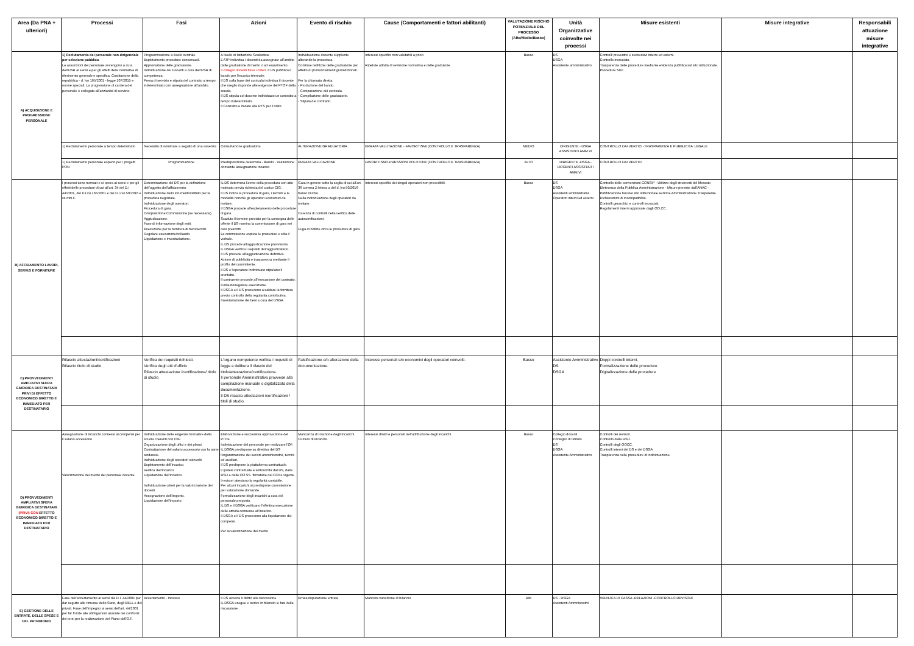| Area (Da PNA + ulteriori) | Processi | Fasi | Azioni | Evento di rischio | Cause (Comportamenti e fattori abilitanti) | VALUTAZIONE RISCHIO POTENZIALE DEL PROCESSO (Alto/Medio/Basso) | Unità Organizzative coinvolte nei processi | Misure esistenti | Misure integrative | Responsabili attuazione misure integrative |
| --- | --- | --- | --- | --- | --- | --- | --- | --- | --- | --- |
| A) ACQUISIZIONE E PROGRESSIONE PERSONALE | 1) Reclutamento del personale non dirigenziale per selezione pubblica Le assunzioni del personale avvengono a cura dell'USR ai sensi e per gli effetti della normativa di riferimento generale e specifica. Costituzione della repubblica - d. lvo 165/2001 - legge 107/2015 e norme speciali. La progressione di carriera del personale è collegata all'anzianità di servizio. | Programmazione a livello centrale. Espletamento procedure concorsuali. Approvazione delle graduatorie. Individuazione dei Docenti a cura dell'USR di competenza. Presa di servizio e stipula del contratto a tempo indeterminato con assegnazione all'ambito. | A livello di Istituzione Scolastica: L'ATP individua i docenti da assegnare all'ambito dalle graduatorie di merito o ad esaurimento. Il collegio docenti fissa i criteri. Il DS pubblica il bando per l'incarico triennale. Il DS sulla base dei curricula individua il docente che meglio risponde alle esigenze del PTOF della scuola. Il DS stipula col docente individuato un contratto a tempo indeterminato. Il Contratto è inviato alla RTS per il visto. | Individuazione docente supplente alterando la procedura. Continue rettifiche delle graduatorie per effetto di pronunciamenti giurisdizionali. Per la chiamata diretta: - Produzione del bando. - Comparazione dei curricula. - Compilazione delle graduatorie. - Stipula del contratto. | Interessi specifici non valutabili a priori. Ripetute attività di revisione normativa e delle gradutorie | Basso | DS DSGA Assistente amministrativo | Controlli preventivi e successivi interni ed esterni. Controllo incrociato. Trasparenza delle procedure mediante evidenza pubblica sul sito istituzionale. Procedure SIDI | | |
| | 1) Reclutamento personale a tempo determinato | Necessità di nominare a seguito di una assenza | Consultazione graduatoria | ALTERAZIONE GRADUATORIA | ERRATA VALUTAZIONE - FAVORITISMI (CONTROLLO E TRASPARENZA) | MEDIO | DIRIGENTE - DSGA ASSISTENTI AMM.VI | CONTROLLO DAI VERTICI -TRASPARENZA E PUBBLICITA' LEGALE | | |
| | 1) Reclutamento personale esperto per i progetti PON | Programmazione | Predisposizione determina - Bando - Valutazione domande assegnazione incarico | ERRATA VALUTAZIONE | FAVORITISMO-PRESSIONI POLITICHE (CONTROLLO E TRASPARENZA) | ALTO | DIRIGENTE -DSGA - DOCENTI ASSISTENTI AMM.VI | CONTROLLO DAI VERTICI | | |
| B) AFFIDAMENTO LAVORI, SERVIZI E FORNITURE | I processi sono normati e si opera ai sensi e per gli effetti delle procedure di cui all'art. 34 del D.I 44/2001, del D.Lvo 165/2001 e del D. Lvo 50/2016 e ss.mm.ii. | Determinazione del DS per la definizione dell'oggetto dell'affidamento. Individuazione dello strumento/istituto per la procedura negoziale. Individuazione degli operatori. Procedura di gara. Composizione Commissione (se necessaria). Aggiudicazione. Fase di informazione degli esiti. Esecuzione per la fornitura di beni/servizi. Regolare esecuzione/collaudo. Liquidazione e inventariazione. | IL DS determina l'avvio della procedura con atto motivato previa richiesta del codice CIG. Il DS indica la procedura di gara, i termini e le modalità nonchè gli operatori economici da invitare. Il DSGA procede all'espletamento delle procedure di gara. Scaduto il termine previsto per la consegna delle offerte il DS nomina la commissione di gara nei casi prescritti. La commissione espleta le procedure e stila il verbale. IL DS procede all'aggiudicazione provvisoria. IL DSGA verifica i requisiti dell'aggiudicatario. Il DS procede all'aggiudicazione definitiva. Azione di pubblicità e trasparenza mediante il profilo del committente. Il DS e l'operatore individuato stipulano il crontatto. Il contraente procede all'esecuzione del contratto. Collaudo/regolare esecuzione. Il DSGA e il DS procedono a saldare la fornitura previo controllo della regolarità contributiva. Inventariazione dei beni a cura del DSGA. | Gara in genere sotto la soglia di cui all'art. 36 comma 2 lettera a del d. lvo 50/2016 basso rischio. Nella individuazione degli operatori da invitare. Carenza di controlli nella verifica delle autocertificazioni. Fuga di notizie circa le procedure di gara. | Interessi specifici dei singoli operatori non prevedibili. | Basso | DS DSGA Assistenti amministrativi. Operatori interni ed esterni. | Controllo delle convenzioni CONSIP - Utilizzo degli strumenti del Mercato Elettronico della Pubblica Amministrazione - Misure previste dall'ANAC - Pubblicazione fasi nel sito istituzionale sezione Amministrazione Trasparente. Dichiarazioni di incompatibilità. Controlli gerarchici e controlli incrociati. Regolamenti interni approvate dagli OO.CC. | | |
| C) PROVVEDIMENTI AMPLIATIVI SFERA GIURIDICA DESTINATARI PRIVI DI EFFETTO ECONOMICO DIRETTO E IMMEDIATO PER DESTINATARIO | Rilascio attestazioni/certificazioni Rilascio titolo di studio | Verifica dei requisiti richiesti. Verifica degli atti d'ufficio Rilascio attestazione /certificazione/ titolo di studio | L'organo competente verifica i requisiti di legge e delibera il rilascio del titolo/attestazione/certificazione. Il personale Amministrativo provvede alla compilazione manuale o digitalizzata della documentazione. Il DS rilascia attestazioni /certificazioni / titoli di studio. | Falsificazione e/o alterazione della documentazione. | Interessi personali e/o economici degli operatori coinvolti. | Basso | Assistente Amministrativo DS DSGA | Doppi controlli interni. Formalizzazione delle procedure Digitalizzazione delle procedure | | |
| D) PROVVEDIMENTI AMPLIATIVI SFERA GIURIDICA DESTINATARI (PRIVI) CON EFFETTO ECONOMICO DIRETTO E IMMEDIATO PER DESTINATARIO | Assegnazione di incarichi connessi ai compensi per il salario accessorio Valorizzazione del merito del personale docente. | Individuazione delle esigenze formative della scuola coerenti con l'OF. Organizzazione degli uffici e dei plessi. Contrattazione del salario accessorio con la parte sindacale. Individuazione degli operatori coinvolti. Espletamento dell'incarico. Verifica dell'incarico. Liquidazione dell'incarico. Individuazione criteri per la valorizzazione dei docenti. Assegnazione dell'importo. Liquidazione dell'importo. | Elaborazione e successiva approvazione del PTOF. Individuazione del personale per realizzare l'OF. IL DSGA predispone su direttiva del DS l'organizzazione dei servizi amministrativi, tecnici ed ausiliari. Il DS predispone la piattaforma contrattuale. L'ipotesi contrattuale è sottoscritta dal DS, dalla RSU e dalle OO.SS. firmatarie del CCNL vigente I revisori attestano la regolarità contabile. Per alcuni incarichi si predispone commissione per valutazione domande. Formalizzazione degli incarichi a cura del personale preposto. IL DS e il DSGA verificano l'effettiva esecuzione delle attività connesse all'incarico. Il DSGA e il DS procedono alla liquidazione dei compensi. Per la valorizzazione del merito | Mancanza di rotazione degli incarichi. Cumulo di incarichi. | Interessi diretti e personali nell'attribuzione degli incarichi. | Basso | Collegio docenti Consiglio di Istituto DS DSGA Assistente Amministrativo | Controlli dei revisori. Controllo della RSU. Controlli degli OOCC. Controlli interni del DS e del DSGA Trasparenza nelle procedure di individuazione. | | |
| E) GESTIONE DELLE ENTRATE, DELLE SPESE E DEL PATRIMONIO | Fase dell'accertamento ai sensi del D.I. 44/2001 per dar seguito alle rimesse dello Stato, degli EELL e dei privati. Fase dell'impegno ai sensi dell'art. 44/2001 per far fronte alle obbligazioni assunte nei confronti dei terzi per la realizzazione del Piano dell'O.F. | Accertamento - Incasso | Il DS accerta il diritto alla riscossione. IL DSGA esegue e iscrive in bilancio le fasi della riscossione . | Errata imputazione entrata | Mancata variazione di bilancio | Alto | DS - DSGA Assistenti Ammnistrativi | VERIFICA DI CASSA -RELAZIONI -CONTROLLO REVISORI | | |